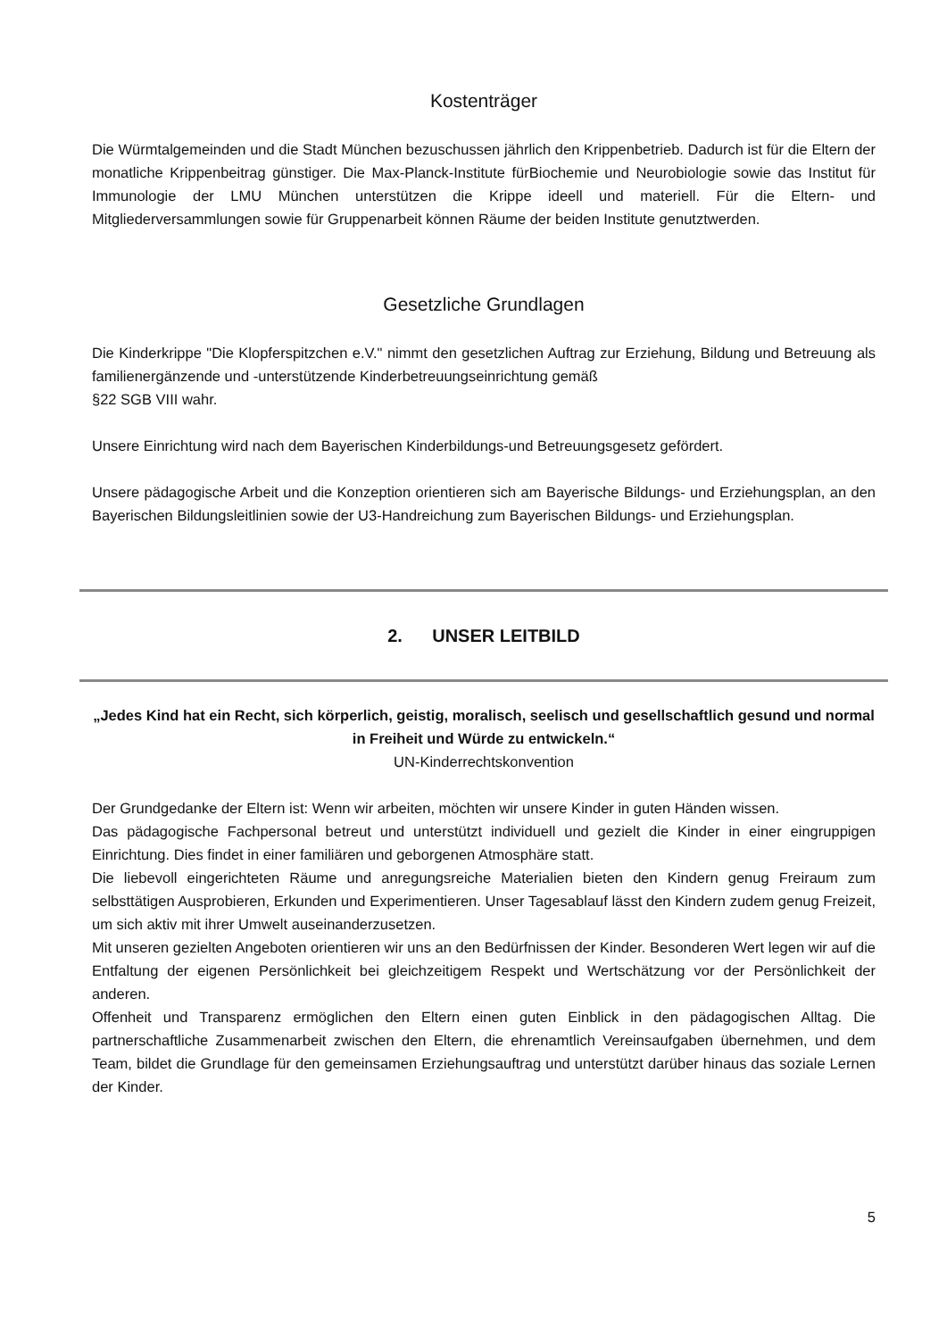Kostenträger
Die Würmtalgemeinden und die Stadt München bezuschussen jährlich den Krippenbetrieb. Dadurch ist für die Eltern der monatliche Krippenbeitrag günstiger. Die Max-Planck-Institute fürBiochemie und Neurobiologie sowie das Institut für Immunologie der LMU München unterstützen die Krippe ideell und materiell. Für die Eltern- und Mitgliederversammlungen sowie für Gruppenarbeit können Räume der beiden Institute genutztwerden.
Gesetzliche Grundlagen
Die Kinderkrippe "Die Klopferspitzchen e.V." nimmt den gesetzlichen Auftrag zur Erziehung, Bildung und Betreuung als familienergänzende und -unterstützende Kinderbetreuungseinrichtung gemäß
§22 SGB VIII wahr.
Unsere Einrichtung wird nach dem Bayerischen Kinderbildungs-und Betreuungsgesetz gefördert.
Unsere pädagogische Arbeit und die Konzeption orientieren sich am Bayerische Bildungs- und Erziehungsplan, an den Bayerischen Bildungsleitlinien sowie der U3-Handreichung zum Bayerischen Bildungs- und Erziehungsplan.
2. UNSER LEITBILD
„Jedes Kind hat ein Recht, sich körperlich, geistig, moralisch, seelisch und gesellschaftlich gesund und normal in Freiheit und Würde zu entwickeln.“
UN-Kinderrechtskonvention
Der Grundgedanke der Eltern ist: Wenn wir arbeiten, möchten wir unsere Kinder in guten Händen wissen.
Das pädagogische Fachpersonal betreut und unterstützt individuell und gezielt die Kinder in einer eingruppigen Einrichtung. Dies findet in einer familiären und geborgenen Atmosphäre statt.
Die liebevoll eingerichteten Räume und anregungsreiche Materialien bieten den Kindern genug Freiraum zum selbsttätigen Ausprobieren, Erkunden und Experimentieren. Unser Tagesablauf lässt den Kindern zudem genug Freizeit, um sich aktiv mit ihrer Umwelt auseinanderzusetzen.
Mit unseren gezielten Angeboten orientieren wir uns an den Bedürfnissen der Kinder. Besonderen Wert legen wir auf die Entfaltung der eigenen Persönlichkeit bei gleichzeitigem Respekt und Wertschätzung vor der Persönlichkeit der anderen.
Offenheit und Transparenz ermöglichen den Eltern einen guten Einblick in den pädagogischen Alltag. Die partnerschaftliche Zusammenarbeit zwischen den Eltern, die ehrenamtlich Vereinsaufgaben übernehmen, und dem Team, bildet die Grundlage für den gemeinsamen Erziehungsauftrag und unterstützt darüber hinaus das soziale Lernen der Kinder.
5